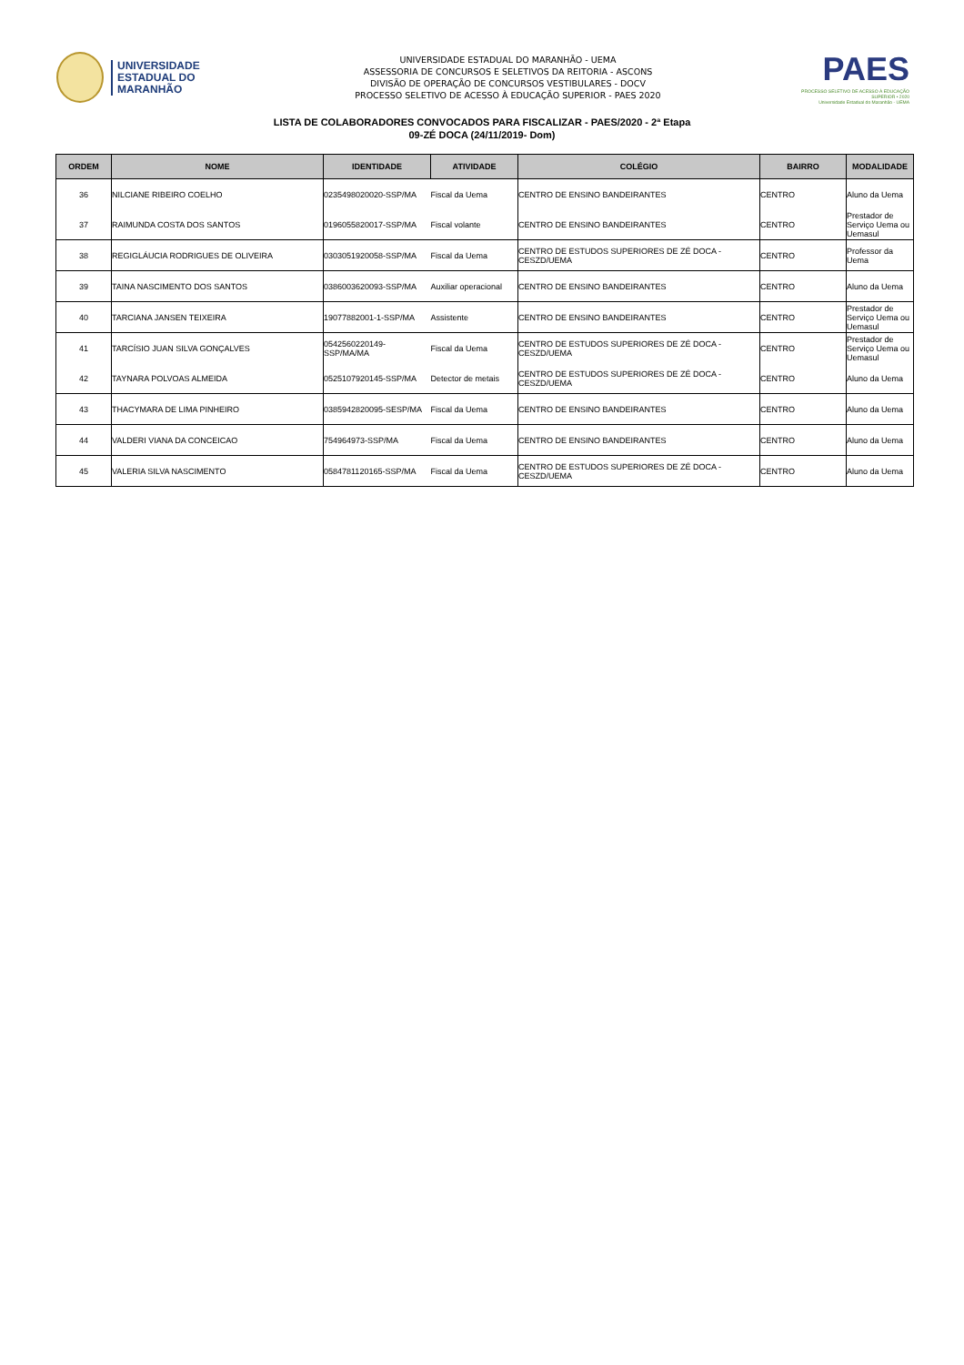UNIVERSIDADE
ESTADUAL DO
MARANHÃO
UNIVERSIDADE ESTADUAL DO MARANHÃO - UEMA
ASSESSORIA DE CONCURSOS E SELETIVOS DA REITORIA - ASCONS
DIVISÃO DE OPERAÇÃO DE CONCURSOS VESTIBULARES - DOCV
PROCESSO SELETIVO DE ACESSO À EDUCAÇÃO SUPERIOR - PAES 2020
PAES
PROCESSO SELETIVO DE ACESSO À EDUCAÇÃO SUPERIOR • 2020
Universidade Estadual do Maranhão - UEMA
LISTA DE COLABORADORES CONVOCADOS PARA FISCALIZAR - PAES/2020 - 2ª Etapa
09-ZÉ DOCA (24/11/2019- Dom)
| ORDEM | NOME | IDENTIDADE | ATIVIDADE | COLÉGIO | BAIRRO | MODALIDADE |
| --- | --- | --- | --- | --- | --- | --- |
| 36 | NILCIANE RIBEIRO COELHO | 0235498020020-SSP/MA | Fiscal da Uema | CENTRO DE ENSINO BANDEIRANTES | CENTRO | Aluno da Uema |
| 37 | RAIMUNDA COSTA DOS SANTOS | 0196055820017-SSP/MA | Fiscal volante | CENTRO DE ENSINO BANDEIRANTES | CENTRO | Prestador de Serviço Uema ou Uemasul |
| 38 | REGIGLÁUCIA RODRIGUES DE OLIVEIRA | 0303051920058-SSP/MA | Fiscal da Uema | CENTRO DE ESTUDOS SUPERIORES DE ZÉ DOCA - CESZD/UEMA | CENTRO | Professor da Uema |
| 39 | TAINA NASCIMENTO DOS SANTOS | 0386003620093-SSP/MA | Auxiliar operacional | CENTRO DE ENSINO BANDEIRANTES | CENTRO | Aluno da Uema |
| 40 | TARCIANA JANSEN TEIXEIRA | 19077882001-1-SSP/MA | Assistente | CENTRO DE ENSINO BANDEIRANTES | CENTRO | Prestador de Serviço Uema ou Uemasul |
| 41 | TARCÍSIO JUAN SILVA GONÇALVES | 0542560220149-SSP/MA/MA | Fiscal da Uema | CENTRO DE ESTUDOS SUPERIORES DE ZÉ DOCA - CESZD/UEMA | CENTRO | Prestador de Serviço Uema ou Uemasul |
| 42 | TAYNARA POLVOAS ALMEIDA | 0525107920145-SSP/MA | Detector de metais | CENTRO DE ESTUDOS SUPERIORES DE ZÉ DOCA - CESZD/UEMA | CENTRO | Aluno da Uema |
| 43 | THACYMARA DE LIMA PINHEIRO | 0385942820095-SESP/MA | Fiscal da Uema | CENTRO DE ENSINO BANDEIRANTES | CENTRO | Aluno da Uema |
| 44 | VALDERI VIANA DA CONCEICAO | 754964973-SSP/MA | Fiscal da Uema | CENTRO DE ENSINO BANDEIRANTES | CENTRO | Aluno da Uema |
| 45 | VALERIA SILVA NASCIMENTO | 0584781120165-SSP/MA | Fiscal da Uema | CENTRO DE ESTUDOS SUPERIORES DE ZÉ DOCA - CESZD/UEMA | CENTRO | Aluno da Uema |